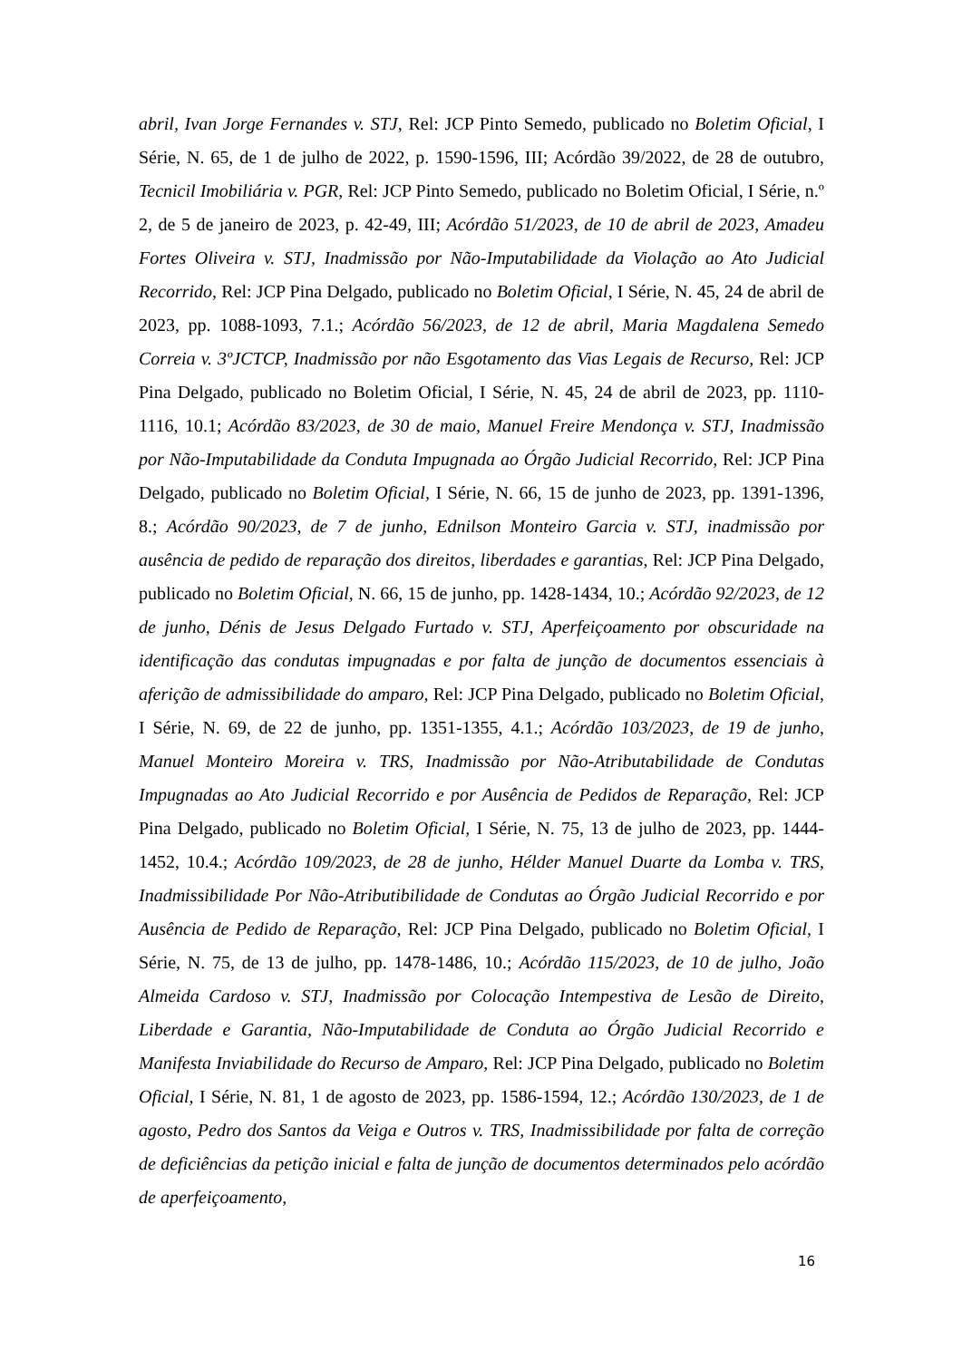abril, Ivan Jorge Fernandes v. STJ, Rel: JCP Pinto Semedo, publicado no Boletim Oficial, I Série, N. 65, de 1 de julho de 2022, p. 1590-1596, III; Acórdão 39/2022, de 28 de outubro, Tecnicil Imobiliária v. PGR, Rel: JCP Pinto Semedo, publicado no Boletim Oficial, I Série, n.º 2, de 5 de janeiro de 2023, p. 42-49, III; Acórdão 51/2023, de 10 de abril de 2023, Amadeu Fortes Oliveira v. STJ, Inadmissão por Não-Imputabilidade da Violação ao Ato Judicial Recorrido, Rel: JCP Pina Delgado, publicado no Boletim Oficial, I Série, N. 45, 24 de abril de 2023, pp. 1088-1093, 7.1.; Acórdão 56/2023, de 12 de abril, Maria Magdalena Semedo Correia v. 3ºJCTCP, Inadmissão por não Esgotamento das Vias Legais de Recurso, Rel: JCP Pina Delgado, publicado no Boletim Oficial, I Série, N. 45, 24 de abril de 2023, pp. 1110-1116, 10.1; Acórdão 83/2023, de 30 de maio, Manuel Freire Mendonça v. STJ, Inadmissão por Não-Imputabilidade da Conduta Impugnada ao Órgão Judicial Recorrido, Rel: JCP Pina Delgado, publicado no Boletim Oficial, I Série, N. 66, 15 de junho de 2023, pp. 1391-1396, 8.; Acórdão 90/2023, de 7 de junho, Ednilson Monteiro Garcia v. STJ, inadmissão por ausência de pedido de reparação dos direitos, liberdades e garantias, Rel: JCP Pina Delgado, publicado no Boletim Oficial, N. 66, 15 de junho, pp. 1428-1434, 10.; Acórdão 92/2023, de 12 de junho, Dénis de Jesus Delgado Furtado v. STJ, Aperfeiçoamento por obscuridade na identificação das condutas impugnadas e por falta de junção de documentos essenciais à aferição de admissibilidade do amparo, Rel: JCP Pina Delgado, publicado no Boletim Oficial, I Série, N. 69, de 22 de junho, pp. 1351-1355, 4.1.; Acórdão 103/2023, de 19 de junho, Manuel Monteiro Moreira v. TRS, Inadmissão por Não-Atributabilidade de Condutas Impugnadas ao Ato Judicial Recorrido e por Ausência de Pedidos de Reparação, Rel: JCP Pina Delgado, publicado no Boletim Oficial, I Série, N. 75, 13 de julho de 2023, pp. 1444-1452, 10.4.; Acórdão 109/2023, de 28 de junho, Hélder Manuel Duarte da Lomba v. TRS, Inadmissibilidade Por Não-Atributibilidade de Condutas ao Órgão Judicial Recorrido e por Ausência de Pedido de Reparação, Rel: JCP Pina Delgado, publicado no Boletim Oficial, I Série, N. 75, de 13 de julho, pp. 1478-1486, 10.; Acórdão 115/2023, de 10 de julho, João Almeida Cardoso v. STJ, Inadmissão por Colocação Intempestiva de Lesão de Direito, Liberdade e Garantia, Não-Imputabilidade de Conduta ao Órgão Judicial Recorrido e Manifesta Inviabilidade do Recurso de Amparo, Rel: JCP Pina Delgado, publicado no Boletim Oficial, I Série, N. 81, 1 de agosto de 2023, pp. 1586-1594, 12.; Acórdão 130/2023, de 1 de agosto, Pedro dos Santos da Veiga e Outros v. TRS, Inadmissibilidade por falta de correção de deficiências da petição inicial e falta de junção de documentos determinados pelo acórdão de aperfeiçoamento,
16